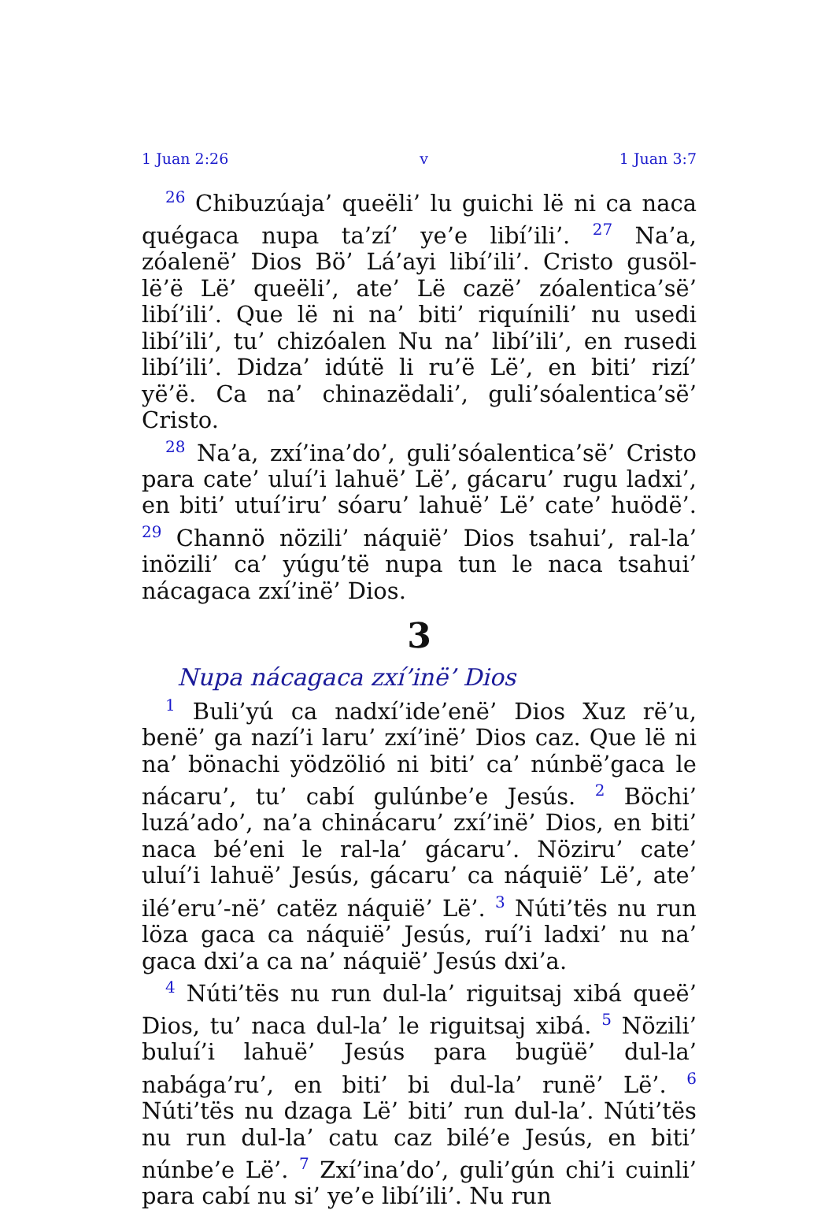1 Juan 2:26 v 1 Juan 3:7
<sup>26</sup> Chibuzúaja’ queëli’ lu guichi lë ni ca naca quégaca nupa ta’zí’ ye’e libí’ili’. <sup>27</sup> Na’a, zóalenë’ Dios Bö’ Lá’ayi libí’ili’. Cristo gusöl-lë’ë Lë’ queëli’, ate’ Lë cazë’ zóalentica’së’ libí’ili’. Que lë ni na’ biti’ riquínili’ nu usedi libí’ili’, tu’ chizóalen Nu na’ libí’ili’, en rusedi libí’ili’. Didza’ idútë li ru’ë Lë’, en biti’ rizí’ yë’ë. Ca na’ chinazëdali’, guli’sóalentica’së’ Cristo.
<sup>28</sup> Na’a, zxí’ina’do’, guli’sóalentica’së’ Cristo para cate’ uluí’i lahuë’ Lë’, gácaru’ rugu ladxi’, en biti’ utuí’iru’ sóaru’ lahuë’ Lë’ cate’ huödë’. <sup>29</sup> Channö nözili’ náquië’ Dios tsahui’, ral-la’ inözili’ ca’ yúgu’të nupa tun le naca tsahui’ nácagaca zxí’inë’ Dios.
3
Nupa nácagaca zxí’inë’ Dios
<sup>1</sup> Buli’yú ca nadxí’ide’enë’ Dios Xuz rë’u, benë’ ga nazí’i laru’ zxí’inë’ Dios caz. Que lë ni na’ bönachi yödzölió ni biti’ ca’ núnbë’gaca le nácaru’, tu’ cabí gulúnbe’e Jesús. <sup>2</sup> Böchi’ luzá’ado’, na’a chinácaru’ zxí’inë’ Dios, en biti’ naca bé’eni le ral-la’ gácaru’. Nöziru’ cate’ uluí’i lahuë’ Jesús, gácaru’ ca náquië’ Lë’, ate’ ilé’eru’-në’ catëz náquië’ Lë’. <sup>3</sup> Núti’tës nu run löza gaca ca náquië’ Jesús, ruí’i ladxi’ nu na’ gaca dxi’a ca na’ náquië’ Jesús dxi’a.
<sup>4</sup> Núti’tës nu run dul-la’ riguitsaj xibá queë’ Dios, tu’ naca dul-la’ le riguitsaj xibá. <sup>5</sup> Nözili’ buluí’i lahuë’ Jesús para bugüë’ dul-la’ nabága’ru’, en biti’ bi dul-la’ runë’ Lë’. <sup>6</sup> Núti’tës nu dzaga Lë’ biti’ run dul-la’. Núti’tës nu run dul-la’ catu caz bilé’e Jesús, en biti’ núnbe’e Lë’. <sup>7</sup> Zxí’ina’do’, guli’gún chi’i cuinli’ para cabí nu si’ ye’e libí’ili’. Nu run